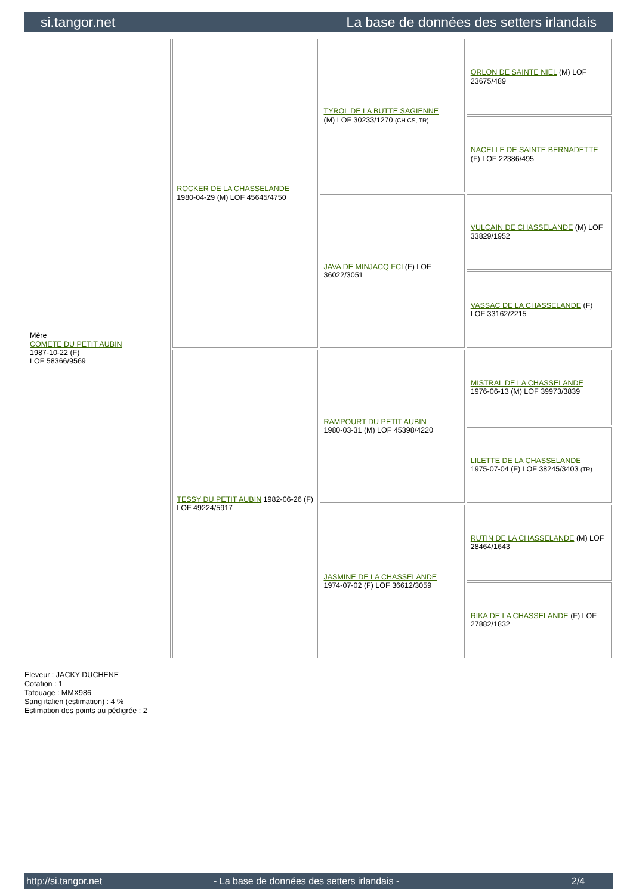si.tangor.net La base de données des setters irlandais
| Mère COMETE DU PETIT AUBIN 1987-10-22 (F) LOF 58366/9569 | ROCKER DE LA CHASSELANDE 1980-04-29 (M) LOF 45645/4750 | TYROL DE LA BUTTE SAGIENNE (M) LOF 30233/1270 (CH CS, TR) | ORLON DE SAINTE NIEL (M) LOF 23675/489 |
| | | | NACELLE DE SAINTE BERNADETTE (F) LOF 22386/495 |
| | | JAVA DE MINJACQ FCI (F) LOF 36022/3051 | VULCAIN DE CHASSELANDE (M) LOF 33829/1952 |
| | | | VASSAC DE LA CHASSELANDE (F) LOF 33162/2215 |
| | TESSY DU PETIT AUBIN 1982-06-26 (F) LOF 49224/5917 | RAMPOURT DU PETIT AUBIN 1980-03-31 (M) LOF 45398/4220 | MISTRAL DE LA CHASSELANDE 1976-06-13 (M) LOF 39973/3839 |
| | | | LILETTE DE LA CHASSELANDE 1975-07-04 (F) LOF 38245/3403 (TR) |
| | | JASMINE DE LA CHASSELANDE 1974-07-02 (F) LOF 36612/3059 | RUTIN DE LA CHASSELANDE (M) LOF 28464/1643 |
| | | | RIKA DE LA CHASSELANDE (F) LOF 27882/1832 |
Eleveur : JACKY DUCHENE
Cotation : 1
Tatouage : MMX986
Sang italien (estimation) : 4 %
Estimation des points au pédigrée : 2
http://si.tangor.net - La base de données des setters irlandais - 2/4